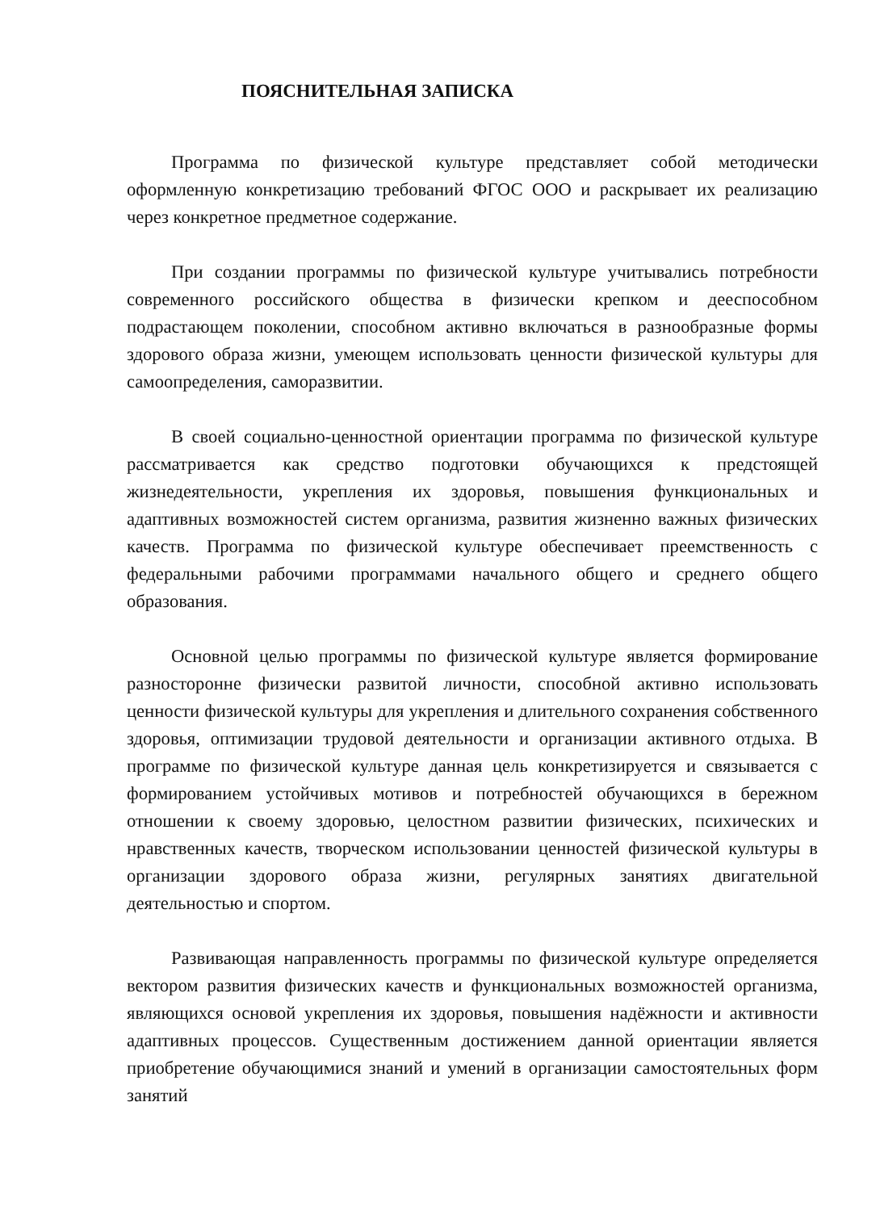ПОЯСНИТЕЛЬНАЯ ЗАПИСКА
Программа по физической культуре представляет собой методически оформленную конкретизацию требований ФГОС ООО и раскрывает их реализацию через конкретное предметное содержание.
При создании программы по физической культуре учитывались потребности современного российского общества в физически крепком и дееспособном подрастающем поколении, способном активно включаться в разнообразные формы здорового образа жизни, умеющем использовать ценности физической культуры для самоопределения, саморазвитии.
В своей социально-ценностной ориентации программа по физической культуре рассматривается как средство подготовки обучающихся к предстоящей жизнедеятельности, укрепления их здоровья, повышения функциональных и адаптивных возможностей систем организма, развития жизненно важных физических качеств. Программа по физической культуре обеспечивает преемственность с федеральными рабочими программами начального общего и среднего общего образования.
Основной целью программы по физической культуре является формирование разносторонне физически развитой личности, способной активно использовать ценности физической культуры для укрепления и длительного сохранения собственного здоровья, оптимизации трудовой деятельности и организации активного отдыха. В программе по физической культуре данная цель конкретизируется и связывается с формированием устойчивых мотивов и потребностей обучающихся в бережном отношении к своему здоровью, целостном развитии физических, психических и нравственных качеств, творческом использовании ценностей физической культуры в организации здорового образа жизни, регулярных занятиях двигательной деятельностью и спортом.
Развивающая направленность программы по физической культуре определяется вектором развития физических качеств и функциональных возможностей организма, являющихся основой укрепления их здоровья, повышения надёжности и активности адаптивных процессов. Существенным достижением данной ориентации является приобретение обучающимися знаний и умений в организации самостоятельных форм занятий